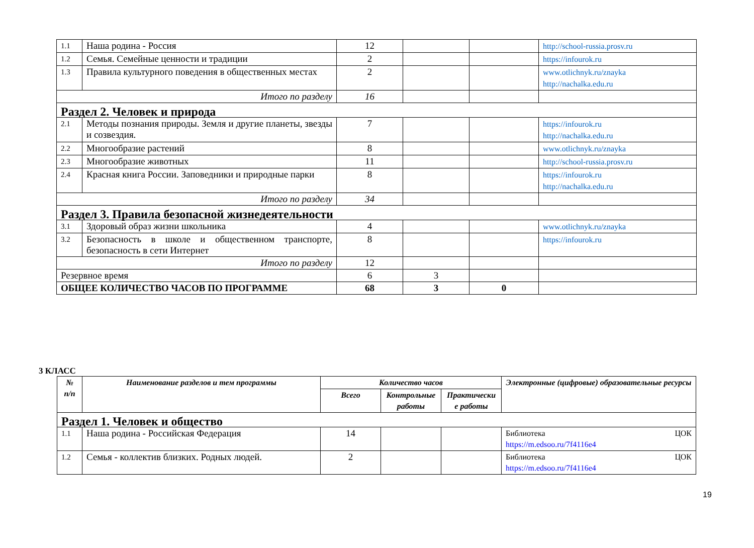| 1.1 | Наша родина - Россия | 12 | | | http://school-russia.prosv.ru |
| 1.2 | Семья. Семейные ценности и традиции | 2 | | | https://infourok.ru |
| 1.3 | Правила культурного поведения в общественных местах | 2 | | | www.otlichnyk.ru/znayka http://nachalka.edu.ru |
| Итого по разделу | | 16 | | | |
| Раздел 2. Человек и природа | | | | | |
| 2.1 | Методы познания природы. Земля и другие планеты, звезды и созвездия. | 7 | | | https://infourok.ru http://nachalka.edu.ru |
| 2.2 | Многообразие растений | 8 | | | www.otlichnyk.ru/znayka |
| 2.3 | Многообразие животных | 11 | | | http://school-russia.prosv.ru |
| 2.4 | Красная книга России. Заповедники и природные парки | 8 | | | https://infourok.ru http://nachalka.edu.ru |
| Итого по разделу | | 34 | | | |
| Раздел 3. Правила безопасной жизнедеятельности | | | | | |
| 3.1 | Здоровый образ жизни школьника | 4 | | | www.otlichnyk.ru/znayka |
| 3.2 | Безопасность в школе и общественном транспорте, безопасность в сети Интернет | 8 | | | https://infourok.ru |
| Итого по разделу | | 12 | | | |
| Резервное время | | 6 | 3 | | |
| ОБЩЕЕ КОЛИЧЕСТВО ЧАСОВ ПО ПРОГРАММЕ | | 68 | 3 | 0 | |
3 КЛАСС
| № п/п | Наименование разделов и тем программы | Количество часов | | | Электронные (цифровые) образовательные ресурсы |
| --- | --- | --- | --- | --- | --- |
| | | Всего | Контрольные работы | Практически е работы | |
| Раздел 1. Человек и общество | | | | | |
| 1.1 | Наша родина - Российская Федерация | 14 | | | Библиотека ЦОК https://m.edsoo.ru/7f4116e4 |
| 1.2 | Семья - коллектив близких. Родных людей. | 2 | | | Библиотека ЦОК https://m.edsoo.ru/7f4116e4 |
19